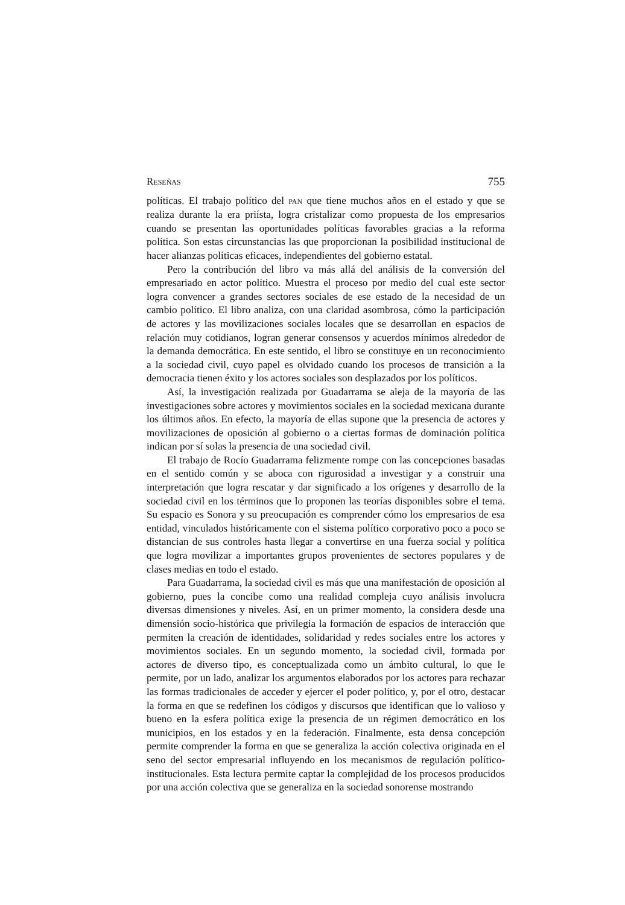RESEÑAS 755
políticas. El trabajo político del PAN que tiene muchos años en el estado y que se realiza durante la era priísta, logra cristalizar como propuesta de los empresarios cuando se presentan las oportunidades políticas favorables gracias a la reforma política. Son estas circunstancias las que proporcionan la posibilidad institucional de hacer alianzas políticas eficaces, independientes del gobierno estatal.
Pero la contribución del libro va más allá del análisis de la conversión del empresariado en actor político. Muestra el proceso por medio del cual este sector logra convencer a grandes sectores sociales de ese estado de la necesidad de un cambio político. El libro analiza, con una claridad asombrosa, cómo la participación de actores y las movilizaciones sociales locales que se desarrollan en espacios de relación muy cotidianos, logran generar consensos y acuerdos mínimos alrededor de la demanda democrática. En este sentido, el libro se constituye en un reconocimiento a la sociedad civil, cuyo papel es olvidado cuando los procesos de transición a la democracia tienen éxito y los actores sociales son desplazados por los políticos.
Así, la investigación realizada por Guadarrama se aleja de la mayoría de las investigaciones sobre actores y movimientos sociales en la sociedad mexicana durante los últimos años. En efecto, la mayoría de ellas supone que la presencia de actores y movilizaciones de oposición al gobierno o a ciertas formas de dominación política indican por sí solas la presencia de una sociedad civil.
El trabajo de Rocío Guadarrama felizmente rompe con las concepciones basadas en el sentido común y se aboca con rigurosidad a investigar y a construir una interpretación que logra rescatar y dar significado a los orígenes y desarrollo de la sociedad civil en los términos que lo proponen las teorías disponibles sobre el tema. Su espacio es Sonora y su preocupación es comprender cómo los empresarios de esa entidad, vinculados históricamente con el sistema político corporativo poco a poco se distancian de sus controles hasta llegar a convertirse en una fuerza social y política que logra movilizar a importantes grupos provenientes de sectores populares y de clases medias en todo el estado.
Para Guadarrama, la sociedad civil es más que una manifestación de oposición al gobierno, pues la concibe como una realidad compleja cuyo análisis involucra diversas dimensiones y niveles. Así, en un primer momento, la considera desde una dimensión socio-histórica que privilegia la formación de espacios de interacción que permiten la creación de identidades, solidaridad y redes sociales entre los actores y movimientos sociales. En un segundo momento, la sociedad civil, formada por actores de diverso tipo, es conceptualizada como un ámbito cultural, lo que le permite, por un lado, analizar los argumentos elaborados por los actores para rechazar las formas tradicionales de acceder y ejercer el poder político, y, por el otro, destacar la forma en que se redefinen los códigos y discursos que identifican que lo valioso y bueno en la esfera política exige la presencia de un régimen democrático en los municipios, en los estados y en la federación. Finalmente, esta densa concepción permite comprender la forma en que se generaliza la acción colectiva originada en el seno del sector empresarial influyendo en los mecanismos de regulación político-institucionales. Esta lectura permite captar la complejidad de los procesos producidos por una acción colectiva que se generaliza en la sociedad sonorense mostrando